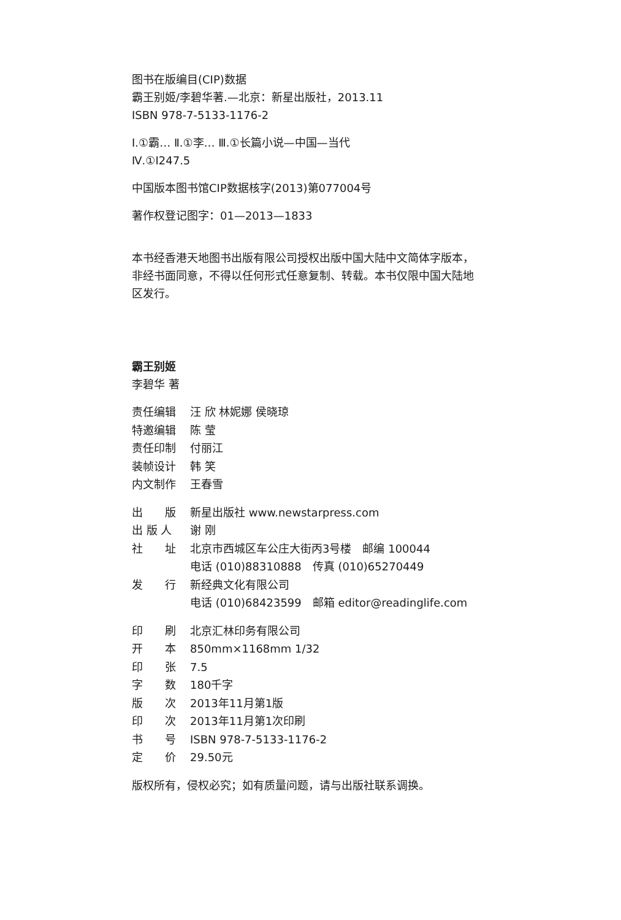图书在版编目(CIP)数据
霸王别姬/李碧华著.—北京：新星出版社，2013.11
ISBN 978-7-5133-1176-2
Ⅰ.①霸… Ⅱ.①李… Ⅲ.①长篇小说—中国—当代
Ⅳ.①I247.5
中国版本图书馆CIP数据核字(2013)第077004号
著作权登记图字：01—2013—1833
本书经香港天地图书出版有限公司授权出版中国大陆中文简体字版本，非经书面同意，不得以任何形式任意复制、转载。本书仅限中国大陆地区发行。
霸王别姬
李碧华 著
| 责任编辑 | 汪 欣 林妮娜 侯晓琼 |
| 特邀编辑 | 陈 莹 |
| 责任印制 | 付丽江 |
| 装帧设计 | 韩 笑 |
| 内文制作 | 王春雪 |
| 出 版 | 新星出版社 www.newstarpress.com |
| 出 版 人 | 谢 刚 |
| 社 址 | 北京市西城区车公庄大街丙3号楼 邮编 100044 电话 (010)88310888 传真 (010)65270449 |
| 发 行 | 新经典文化有限公司 电话 (010)68423599 邮箱 editor@readinglife.com |
| 印 刷 | 北京汇林印务有限公司 |
| 开 本 | 850mm×1168mm 1/32 |
| 印 张 | 7.5 |
| 字 数 | 180千字 |
| 版 次 | 2013年11月第1版 |
| 印 次 | 2013年11月第1次印刷 |
| 书 号 | ISBN 978-7-5133-1176-2 |
| 定 价 | 29.50元 |
版权所有，侵权必究；如有质量问题，请与出版社联系调换。